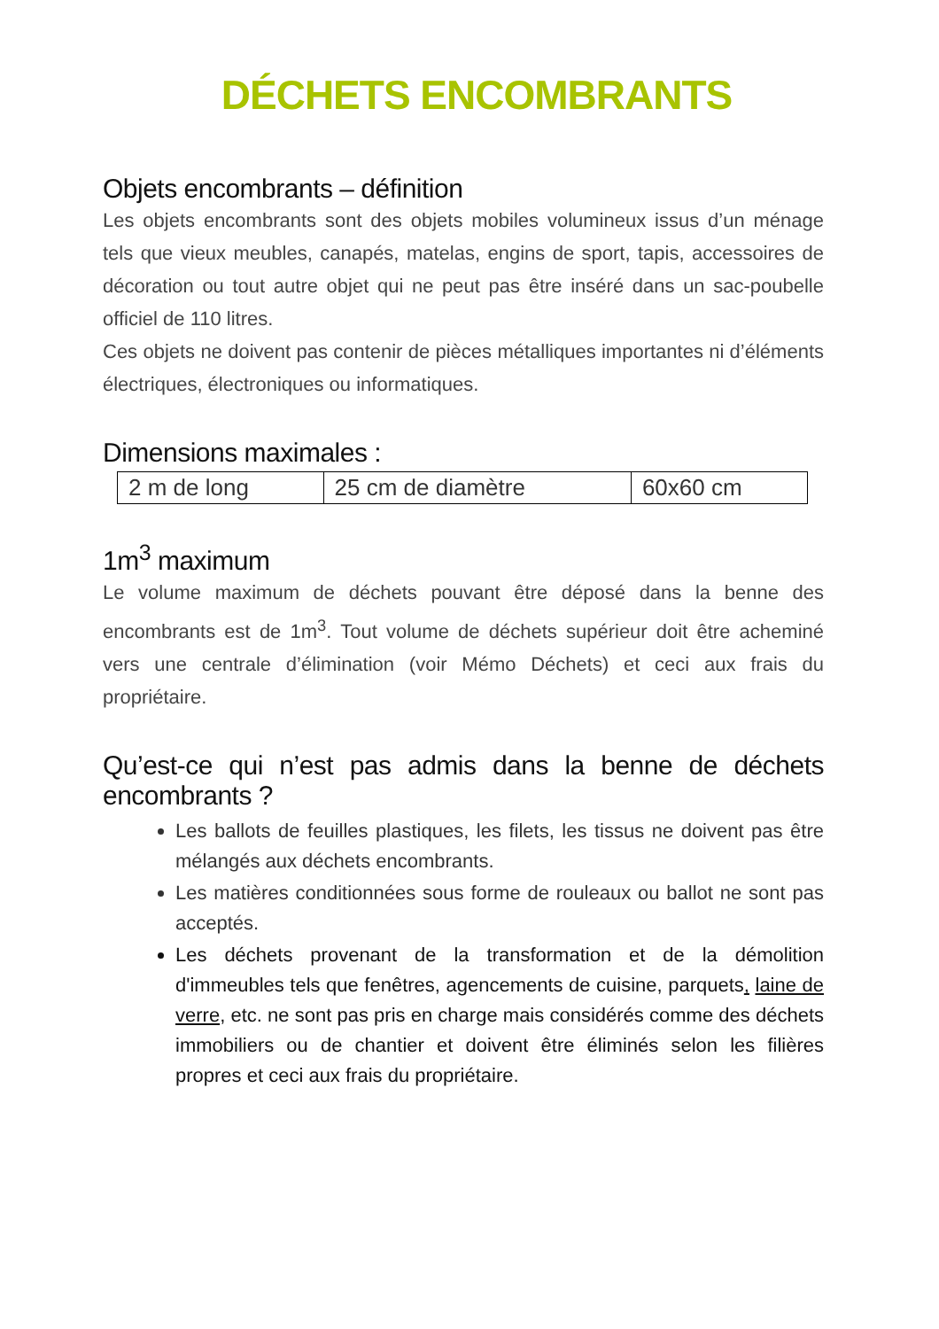DÉCHETS ENCOMBRANTS
Objets encombrants – définition
Les objets encombrants sont des objets mobiles volumineux issus d’un ménage tels que vieux meubles, canapés, matelas, engins de sport, tapis, accessoires de décoration ou tout autre objet qui ne peut pas être inséré dans un sac-poubelle officiel de 110 litres.
Ces objets ne doivent pas contenir de pièces métalliques importantes ni d’éléments électriques, électroniques ou informatiques.
Dimensions maximales :
| 2 m de long | 25 cm de diamètre | 60x60 cm |
1m<sup>3</sup> maximum
Le volume maximum de déchets pouvant être déposé dans la benne des encombrants est de 1m<sup>3</sup>. Tout volume de déchets supérieur doit être acheminé vers une centrale d’élimination (voir Mémo Déchets) et ceci aux frais du propriétaire.
Qu’est-ce qui n’est pas admis dans la benne de déchets encombrants ?
Les ballots de feuilles plastiques, les filets, les tissus ne doivent pas être mélangés aux déchets encombrants.
Les matières conditionnées sous forme de rouleaux ou ballot ne sont pas acceptés.
Les déchets provenant de la transformation et de la démolition d'immeubles tels que fenêtres, agencements de cuisine, parquets, laine de verre, etc. ne sont pas pris en charge mais considérés comme des déchets immobiliers ou de chantier et doivent être éliminés selon les filières propres et ceci aux frais du propriétaire.